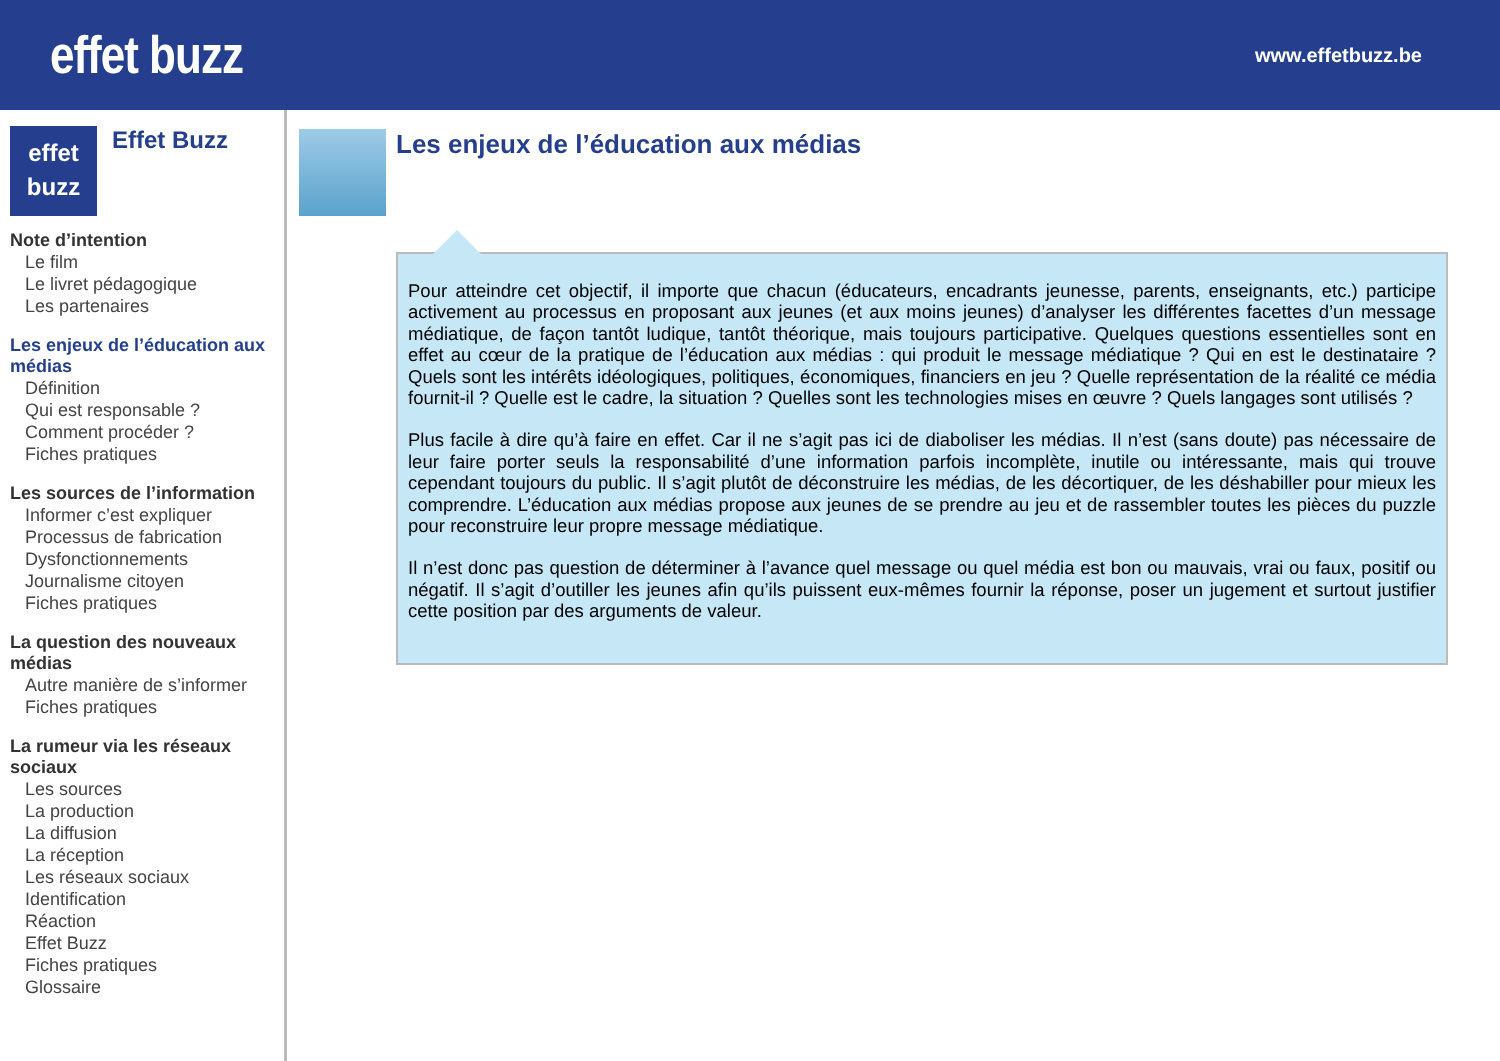effet buzz
www.effetbuzz.be
effet
buzz
Effet Buzz
Note d’intention
Le film
Le livret pédagogique
Les partenaires
Les enjeux de l’éducation aux médias
Définition
Qui est responsable ?
Comment procéder ?
Fiches pratiques
Les sources de l’information
Informer c’est expliquer
Processus de fabrication
Dysfonctionnements
Journalisme citoyen
Fiches pratiques
La question des nouveaux médias
Autre manière de s’informer
Fiches pratiques
La rumeur via les réseaux sociaux
Les sources
La production
La diffusion
La réception
Les réseaux sociaux
Identification
Réaction
Effet Buzz
Fiches pratiques
Glossaire
Les enjeux de l’éducation aux médias
Pour atteindre cet objectif, il importe que chacun (éducateurs, encadrants jeunesse, parents, enseignants, etc.) participe activement au processus en proposant aux jeunes (et aux moins jeunes) d’analyser les différentes facettes d’un message médiatique, de façon tantôt ludique, tantôt théorique, mais toujours participative. Quelques questions essentielles sont en effet au cœur de la pratique de l’éducation aux médias : qui produit le message médiatique ? Qui en est le destinataire ? Quels sont les intérêts idéologiques, politiques, économiques, financiers en jeu ? Quelle représentation de la réalité ce média fournit-il ? Quelle est le cadre, la situation ? Quelles sont les technologies mises en œuvre ? Quels langages sont utilisés ?
Plus facile à dire qu’à faire en effet. Car il ne s’agit pas ici de diaboliser les médias. Il n’est (sans doute) pas nécessaire de leur faire porter seuls la responsabilité d’une information parfois incomplète, inutile ou intéressante, mais qui trouve cependant toujours du public. Il s’agit plutôt de déconstruire les médias, de les décortiquer, de les déshabiller pour mieux les comprendre. L’éducation aux médias propose aux jeunes de se prendre au jeu et de rassembler toutes les pièces du puzzle pour reconstruire leur propre message médiatique.
Il n’est donc pas question de déterminer à l’avance quel message ou quel média est bon ou mauvais, vrai ou faux, positif ou négatif. Il s’agit d’outiller les jeunes afin qu’ils puissent eux-mêmes fournir la réponse, poser un jugement et surtout justifier cette position par des arguments de valeur.